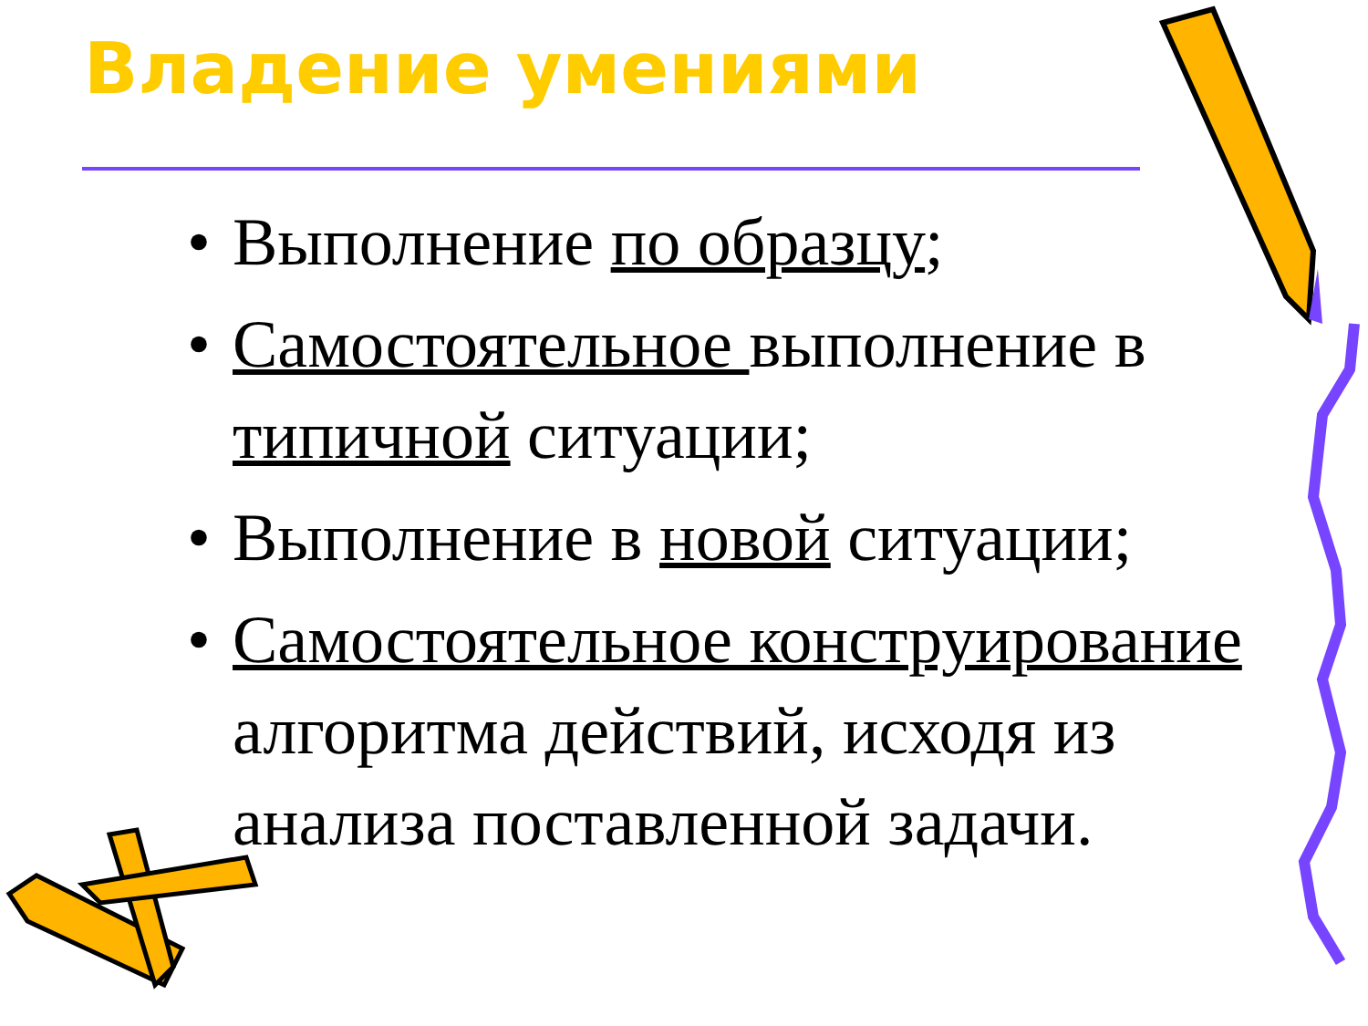Владение умениями
• Выполнение по образцу;
• Самостоятельное выполнение в типичной ситуации;
• Выполнение в новой ситуации;
• Самостоятельное конструирование алгоритма действий, исходя из анализа поставленной задачи.